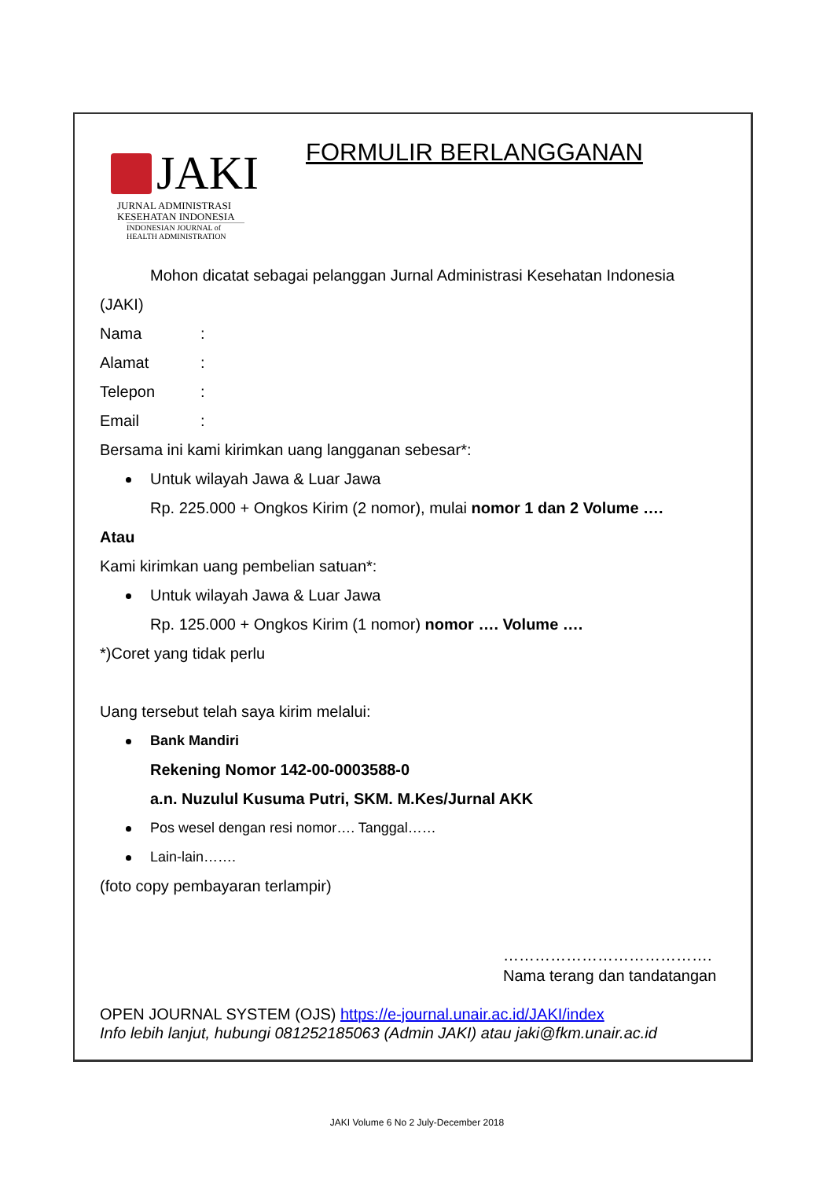JAKI
JURNAL ADMINISTRASI
KESEHATAN INDONESIA
INDONESIAN JOURNAL of
HEALTH ADMINISTRATION
FORMULIR BERLANGGANAN
Mohon dicatat sebagai pelanggan Jurnal Administrasi Kesehatan Indonesia
(JAKI)
Nama:
Alamat:
Telepon:
Email:
Bersama ini kami kirimkan uang langganan sebesar*:
Untuk wilayah Jawa & Luar Jawa
Rp. 225.000 + Ongkos Kirim (2 nomor), mulai nomor 1 dan 2 Volume ….
Atau
Kami kirimkan uang pembelian satuan*:
Untuk wilayah Jawa & Luar Jawa
Rp. 125.000 + Ongkos Kirim (1 nomor) nomor …. Volume ….
*)Coret yang tidak perlu
Uang tersebut telah saya kirim melalui:
Bank Mandiri
Rekening Nomor 142-00-0003588-0
a.n. Nuzulul Kusuma Putri, SKM. M.Kes/Jurnal AKK
Pos wesel dengan resi nomor…. Tanggal……
Lain-lain…….
(foto copy pembayaran terlampir)
………………………………….
Nama terang dan tandatangan
OPEN JOURNAL SYSTEM (OJS) https://e-journal.unair.ac.id/JAKI/index
Info lebih lanjut, hubungi 081252185063 (Admin JAKI) atau jaki@fkm.unair.ac.id
JAKI Volume 6 No 2 July-December 2018